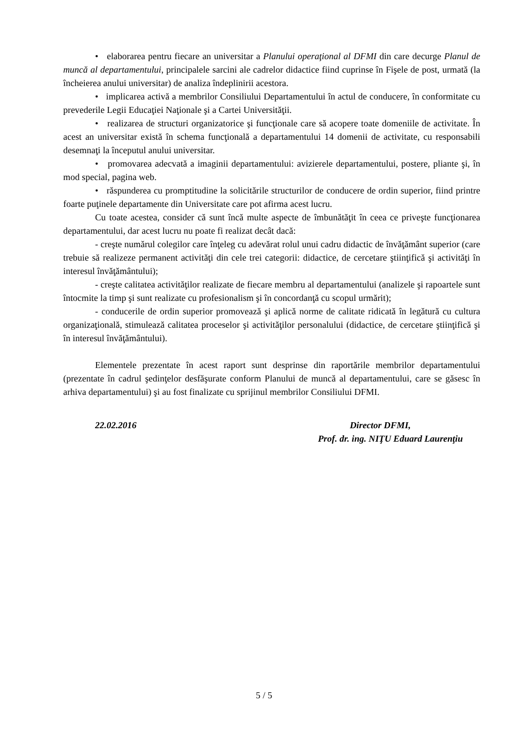• elaborarea pentru fiecare an universitar a Planului operaţional al DFMI din care decurge Planul de muncă al departamentului, principalele sarcini ale cadrelor didactice fiind cuprinse în Fişele de post, urmată (la încheierea anului universitar) de analiza îndeplinirii acestora.
• implicarea activă a membrilor Consiliului Departamentului în actul de conducere, în conformitate cu prevederile Legii Educaţiei Naţionale şi a Cartei Universităţii.
• realizarea de structuri organizatorice şi funcţionale care să acopere toate domeniile de activitate. În acest an universitar există în schema funcţională a departamentului 14 domenii de activitate, cu responsabili desemnaţi la începutul anului universitar.
• promovarea adecvată a imaginii departamentului: avizierele departamentului, postere, pliante şi, în mod special, pagina web.
• răspunderea cu promptitudine la solicitările structurilor de conducere de ordin superior, fiind printre foarte puţinele departamente din Universitate care pot afirma acest lucru.
Cu toate acestea, consider că sunt încă multe aspecte de îmbunătăţit în ceea ce priveşte funcţionarea departamentului, dar acest lucru nu poate fi realizat decât dacă:
- creşte numărul colegilor care înţeleg cu adevărat rolul unui cadru didactic de învăţământ superior (care trebuie să realizeze permanent activităţi din cele trei categorii: didactice, de cercetare ştiinţifică şi activităţi în interesul învăţământului);
- creşte calitatea activităţilor realizate de fiecare membru al departamentului (analizele şi rapoartele sunt întocmite la timp şi sunt realizate cu profesionalism şi în concordanţă cu scopul urmărit);
- conducerile de ordin superior promovează şi aplică norme de calitate ridicată în legătură cu cultura organizaţională, stimulează calitatea proceselor şi activităţilor personalului (didactice, de cercetare ştiinţifică şi în interesul învăţământului).
Elementele prezentate în acest raport sunt desprinse din raportările membrilor departamentului (prezentate în cadrul şedinţelor desfăşurate conform Planului de muncă al departamentului, care se găsesc în arhiva departamentului) şi au fost finalizate cu sprijinul membrilor Consiliului DFMI.
22.02.2016 Director DFMI,
Prof. dr. ing. NIŢU Eduard Laurenţiu
5 / 5